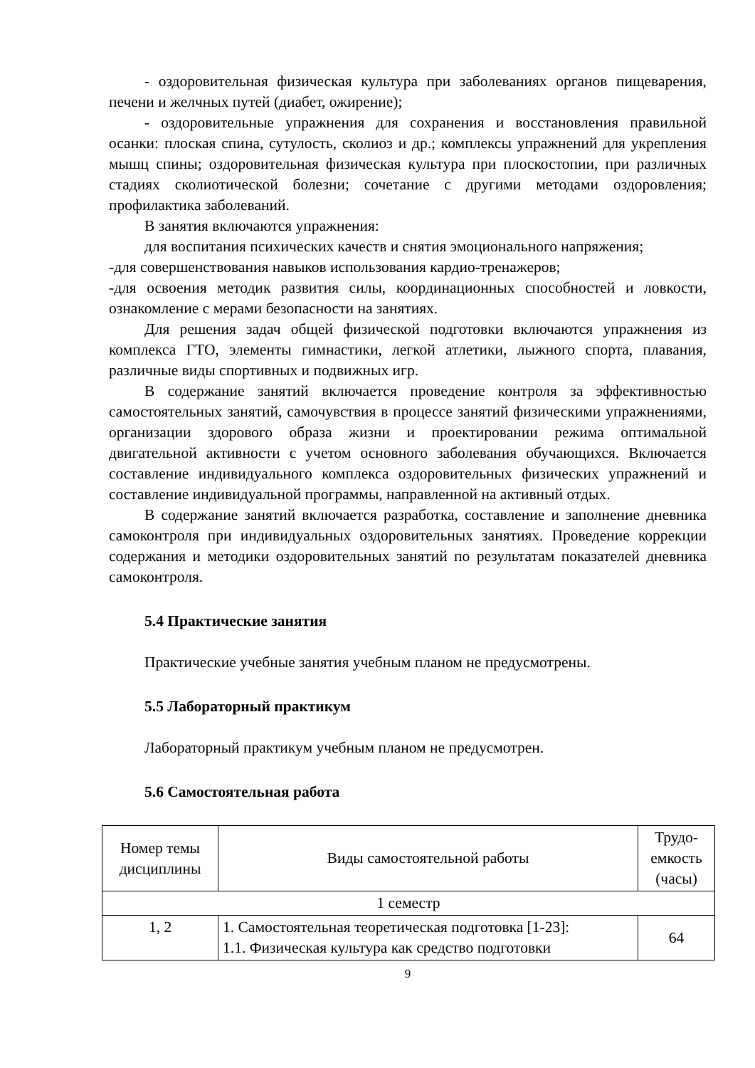- оздоровительная физическая культура при заболеваниях органов пищеварения, печени и желчных путей (диабет, ожирение);
- оздоровительные упражнения для сохранения и восстановления правильной осанки: плоская спина, сутулость, сколиоз и др.; комплексы упражнений для укрепления мышц спины; оздоровительная физическая культура при плоскостопии, при различных стадиях сколиотической болезни; сочетание с другими методами оздоровления; профилактика заболеваний.
В занятия включаются упражнения:
для воспитания психических качеств и снятия эмоционального напряжения;
-для совершенствования навыков использования кардио-тренажеров;
-для освоения методик развития силы, координационных способностей и ловкости, ознакомление с мерами безопасности на занятиях.
Для решения задач общей физической подготовки включаются упражнения из комплекса ГТО, элементы гимнастики, легкой атлетики, лыжного спорта, плавания, различные виды спортивных и подвижных игр.
В содержание занятий включается проведение контроля за эффективностью самостоятельных занятий, самочувствия в процессе занятий физическими упражнениями, организации здорового образа жизни и проектировании режима оптимальной двигательной активности с учетом основного заболевания обучающихся. Включается составление индивидуального комплекса оздоровительных физических упражнений и составление индивидуальной программы, направленной на активный отдых.
В содержание занятий включается разработка, составление и заполнение дневника самоконтроля при индивидуальных оздоровительных занятиях. Проведение коррекции содержания и методики оздоровительных занятий по результатам показателей дневника самоконтроля.
5.4 Практические занятия
Практические учебные занятия учебным планом не предусмотрены.
5.5 Лабораторный практикум
Лабораторный практикум учебным планом не предусмотрен.
5.6 Самостоятельная работа
| Номер темы дисциплины | Виды самостоятельной работы | Трудо-емкость (часы) |
| 1 семестр | | |
| 1, 2 | 1. Самостоятельная теоретическая подготовка [1-23]: 1.1. Физическая культура как средство подготовки | 64 |
9